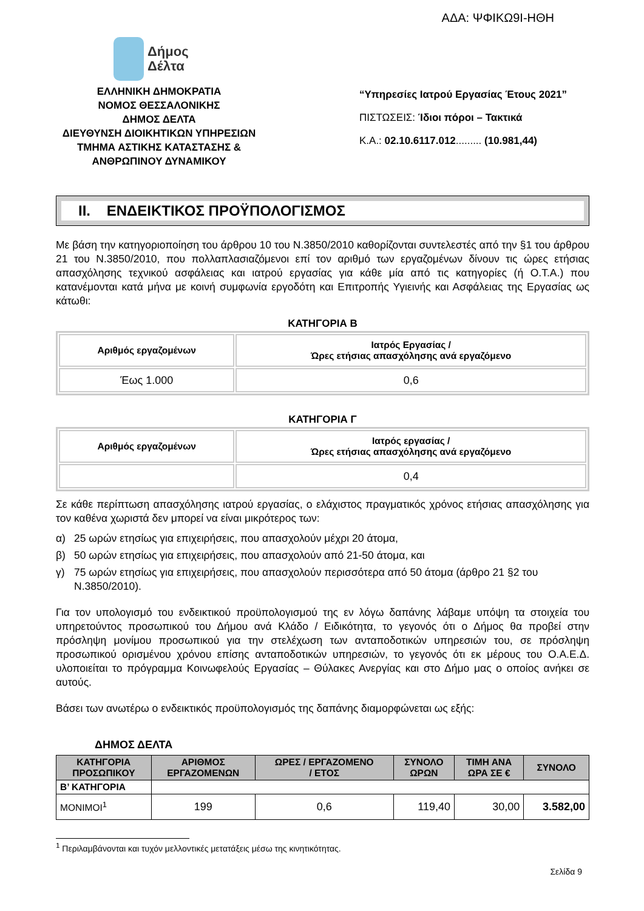ΑΔΑ: ΨΦΙΚΩ9Ι-ΗΘΗ
Δήμος
Δέλτα
ΕΛΛΗΝΙΚΗ ΔΗΜΟΚΡΑΤΙΑ
ΝΟΜΟΣ ΘΕΣΣΑΛΟΝΙΚΗΣ
ΔΗΜΟΣ ΔΕΛΤΑ
ΔΙΕΥΘΥΝΣΗ ΔΙΟΙΚΗΤΙΚΩΝ ΥΠΗΡΕΣΙΩΝ
ΤΜΗΜΑ ΑΣΤΙΚΗΣ ΚΑΤΑΣΤΑΣΗΣ &
ΑΝΘΡΩΠΙΝΟΥ ΔΥΝΑΜΙΚΟΥ
“Υπηρεσίες Ιατρού Εργασίας Έτους 2021”
ΠΙΣΤΩΣΕΙΣ: Ίδιοι πόροι – Τακτικά
Κ.Α.: 02.10.6117.012......... (10.981,44)
ΙΙ. ΕΝΔΕΙΚΤΙΚΟΣ ΠΡΟΫΠΟΛΟΓΙΣΜΟΣ
Με βάση την κατηγοριοποίηση του άρθρου 10 του Ν.3850/2010 καθορίζονται συντελεστές από την §1 του άρθρου 21 του Ν.3850/2010, που πολλαπλασιαζόμενοι επί τον αριθμό των εργαζομένων δίνουν τις ώρες ετήσιας απασχόλησης τεχνικού ασφάλειας και ιατρού εργασίας για κάθε μία από τις κατηγορίες (ή Ο.Τ.Α.) που κατανέμονται κατά μήνα με κοινή συμφωνία εργοδότη και Επιτροπής Υγιεινής και Ασφάλειας της Εργασίας ως κάτωθι:
ΚΑΤΗΓΟΡΙΑ Β
| Αριθμός εργαζομένων | Ιατρός Εργασίας / Ώρες ετήσιας απασχόλησης ανά εργαζόμενο |
| --- | --- |
| Έως 1.000 | 0,6 |
ΚΑΤΗΓΟΡΙΑ Γ
| Αριθμός εργαζομένων | Ιατρός εργασίας / Ώρες ετήσιας απασχόλησης ανά εργαζόμενο |
| --- | --- |
| | 0,4 |
Σε κάθε περίπτωση απασχόλησης ιατρού εργασίας, ο ελάχιστος πραγματικός χρόνος ετήσιας απασχόλησης για τον καθένα χωριστά δεν μπορεί να είναι μικρότερος των:
α) 25 ωρών ετησίως για επιχειρήσεις, που απασχολούν μέχρι 20 άτομα,
β) 50 ωρών ετησίως για επιχειρήσεις, που απασχολούν από 21-50 άτομα, και
γ) 75 ωρών ετησίως για επιχειρήσεις, που απασχολούν περισσότερα από 50 άτομα (άρθρο 21 §2 του Ν.3850/2010).
Για τον υπολογισμό του ενδεικτικού προϋπολογισμού της εν λόγω δαπάνης λάβαμε υπόψη τα στοιχεία του υπηρετούντος προσωπικού του Δήμου ανά Κλάδο / Ειδικότητα, το γεγονός ότι ο Δήμος θα προβεί στην πρόσληψη μονίμου προσωπικού για την στελέχωση των ανταποδοτικών υπηρεσιών του, σε πρόσληψη προσωπικού ορισμένου χρόνου επίσης ανταποδοτικών υπηρεσιών, το γεγονός ότι εκ μέρους του Ο.Α.Ε.Δ. υλοποιείται το πρόγραμμα Κοινωφελούς Εργασίας – Θύλακες Ανεργίας και στο Δήμο μας ο οποίος ανήκει σε αυτούς.
Βάσει των ανωτέρω ο ενδεικτικός προϋπολογισμός της δαπάνης διαμορφώνεται ως εξής:
ΔΗΜΟΣ ΔΕΛΤΑ
| ΚΑΤΗΓΟΡΙΑ ΠΡΟΣΩΠΙΚΟΥ | ΑΡΙΘΜΟΣ ΕΡΓΑΖΟΜΕΝΩΝ | ΩΡΕΣ / ΕΡΓΑΖΟΜΕΝΟ / ΕΤΟΣ | ΣΥΝΟΛΟ ΩΡΩΝ | ΤΙΜΗ ΑΝΑ ΩΡΑ ΣΕ € | ΣΥΝΟΛΟ |
| --- | --- | --- | --- | --- | --- |
| Β’ ΚΑΤΗΓΟΡΙΑ | | | | | |
| ΜΟΝΙΜΟΙ<sup>1</sup> | 199 | 0,6 | 119,40 | 30,00 | 3.582,00 |
<sup>1</sup> Περιλαμβάνονται και τυχόν μελλοντικές μετατάξεις μέσω της κινητικότητας.
Σελίδα 9